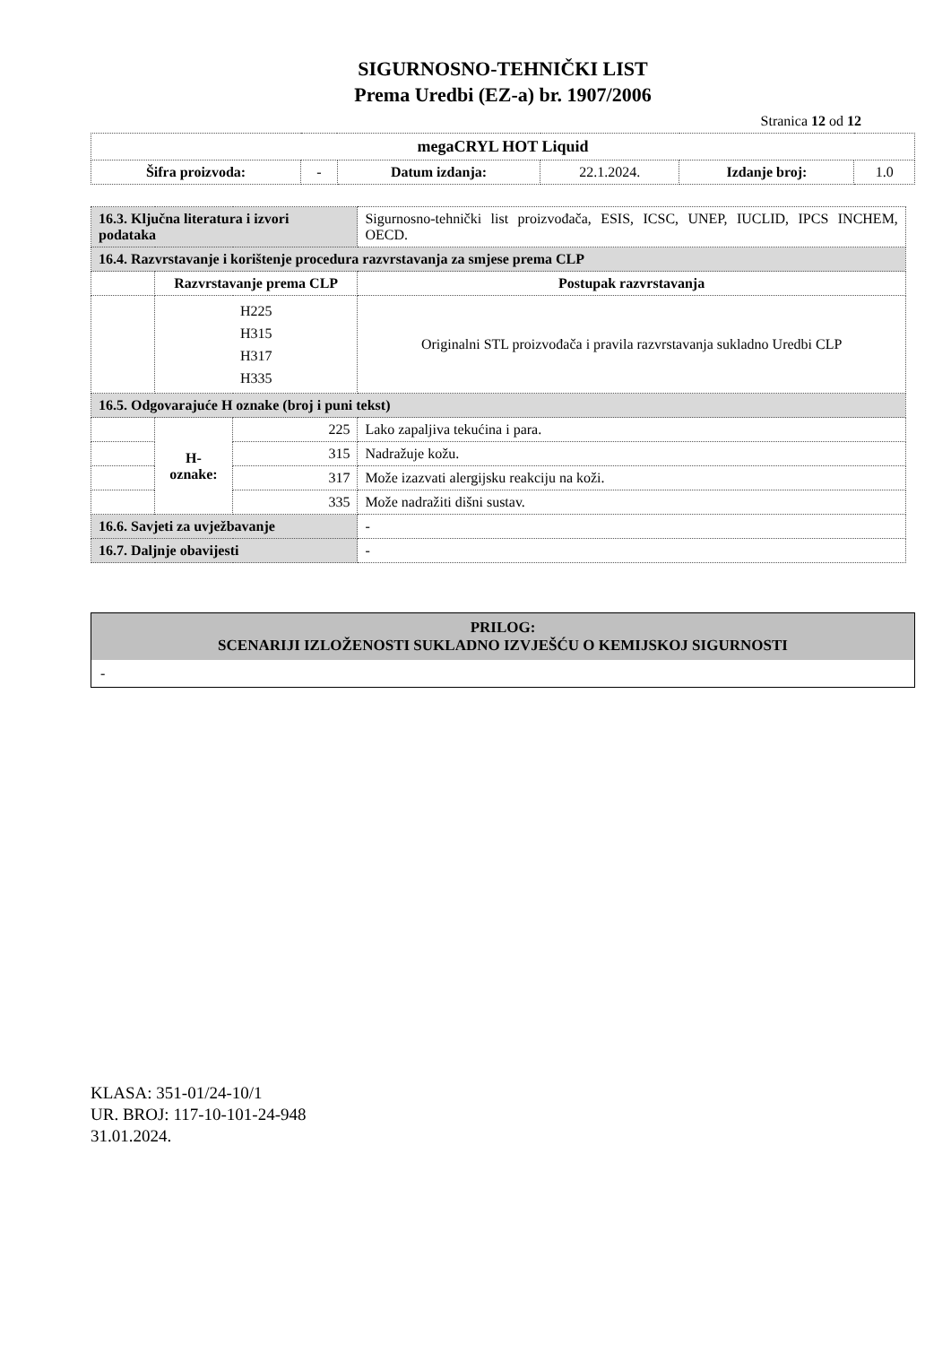SIGURNOSNO-TEHNIČKI LIST
Prema Uredbi (EZ-a) br. 1907/2006
Stranica 12 od 12
| megaCRYL HOT Liquid | | | | | |
| --- | --- | --- | --- | --- | --- |
| Šifra proizvoda: | - | Datum izdanja: | 22.1.2024. | Izdanje broj: | 1.0 |
| 16.3. Ključna literatura i izvori podataka | | | Sigurnosno-tehnički list proizvođača, ESIS, ICSC, UNEP, IUCLID, IPCS INCHEM, OECD. | |
| 16.4. Razvrstavanje i korištenje procedura razvrstavanja za smjese prema CLP | | | | |
| | Razvrstavanje prema CLP | | | Postupak razvrstavanja |
| | H225 H315 H317 H335 | | | Originalni STL proizvođača i pravila razvrstavanja sukladno Uredbi CLP |
| 16.5. Odgovarajuće H oznake (broj i puni tekst) | | | | |
| | H- oznake: | 225 | Lako zapaljiva tekućina i para. | |
| | | 315 | Nadražuje kožu. | |
| | | 317 | Može izazvati alergijsku reakciju na koži. | |
| | | 335 | Može nadražiti dišni sustav. | |
| 16.6. Savjeti za uvježbavanje | | | - | |
| 16.7. Daljnje obavijesti | | | - | |
PRILOG:
SCENARIJI IZLOŽENOSTI SUKLADNO IZVJEŠĆU O KEMIJSKOJ SIGURNOSTI
-
KLASA: 351-01/24-10/1
UR. BROJ: 117-10-101-24-948
31.01.2024.